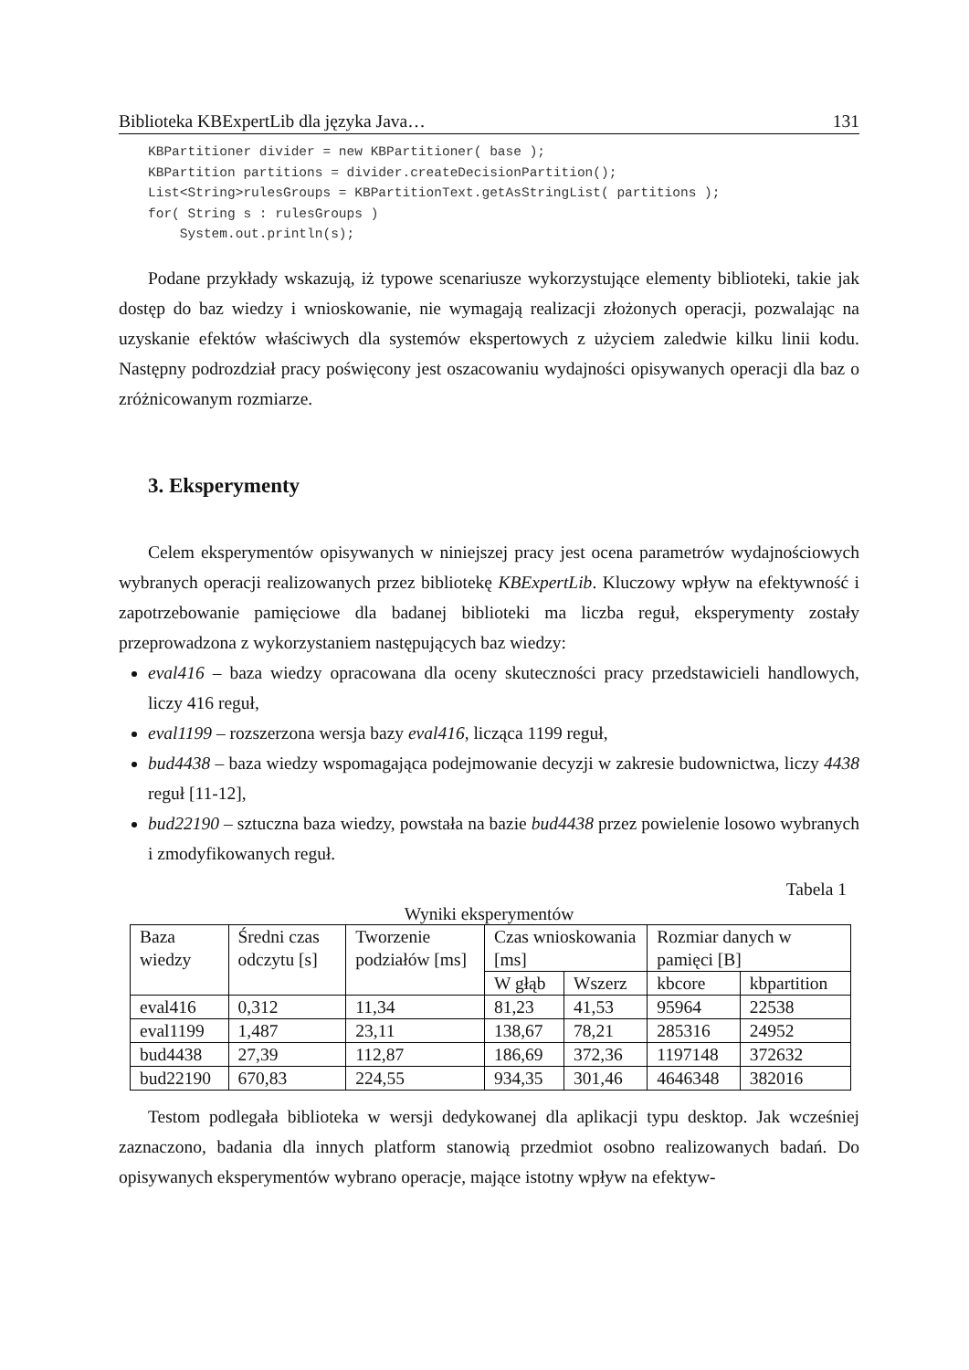Biblioteka KBExpertLib dla języka Java… 131
KBPartitioner divider = new KBPartitioner( base );
KBPartition partitions = divider.createDecisionPartition();
List<String>rulesGroups = KBPartitionText.getAsStringList( partitions );
for( String s : rulesGroups )
    System.out.println(s);
Podane przykłady wskazują, iż typowe scenariusze wykorzystujące elementy biblioteki, takie jak dostęp do baz wiedzy i wnioskowanie, nie wymagają realizacji złożonych operacji, pozwalając na uzyskanie efektów właściwych dla systemów ekspertowych z użyciem zaledwie kilku linii kodu. Następny podrozdział pracy poświęcony jest oszacowaniu wydajności opisywanych operacji dla baz o zróżnicowanym rozmiarze.
3. Eksperymenty
Celem eksperymentów opisywanych w niniejszej pracy jest ocena parametrów wydajnościowych wybranych operacji realizowanych przez bibliotekę KBExpertLib. Kluczowy wpływ na efektywność i zapotrzebowanie pamięciowe dla badanej biblioteki ma liczba reguł, eksperymenty zostały przeprowadzona z wykorzystaniem następujących baz wiedzy:
eval416 – baza wiedzy opracowana dla oceny skuteczności pracy przedstawicieli handlowych, liczy 416 reguł,
eval1199 – rozszerzona wersja bazy eval416, licząca 1199 reguł,
bud4438 – baza wiedzy wspomagająca podejmowanie decyzji w zakresie budownictwa, liczy 4438 reguł [11-12],
bud22190 – sztuczna baza wiedzy, powstała na bazie bud4438 przez powielenie losowo wybranych i zmodyfikowanych reguł.
Tabela 1
Wyniki eksperymentów
| Baza wiedzy | Średni czas odczytu [s] | Tworzenie podziałów [ms] | Czas wnioskowania [ms] | | Rozmiar danych w pamięci [B] | |
| --- | --- | --- | --- | --- | --- | --- |
| | | | W głąb | Wszerz | kbcore | kbpartition |
| eval416 | 0,312 | 11,34 | 81,23 | 41,53 | 95964 | 22538 |
| eval1199 | 1,487 | 23,11 | 138,67 | 78,21 | 285316 | 24952 |
| bud4438 | 27,39 | 112,87 | 186,69 | 372,36 | 1197148 | 372632 |
| bud22190 | 670,83 | 224,55 | 934,35 | 301,46 | 4646348 | 382016 |
Testom podlegała biblioteka w wersji dedykowanej dla aplikacji typu desktop. Jak wcześniej zaznaczono, badania dla innych platform stanowią przedmiot osobno realizowanych badań. Do opisywanych eksperymentów wybrano operacje, mające istotny wpływ na efektyw-